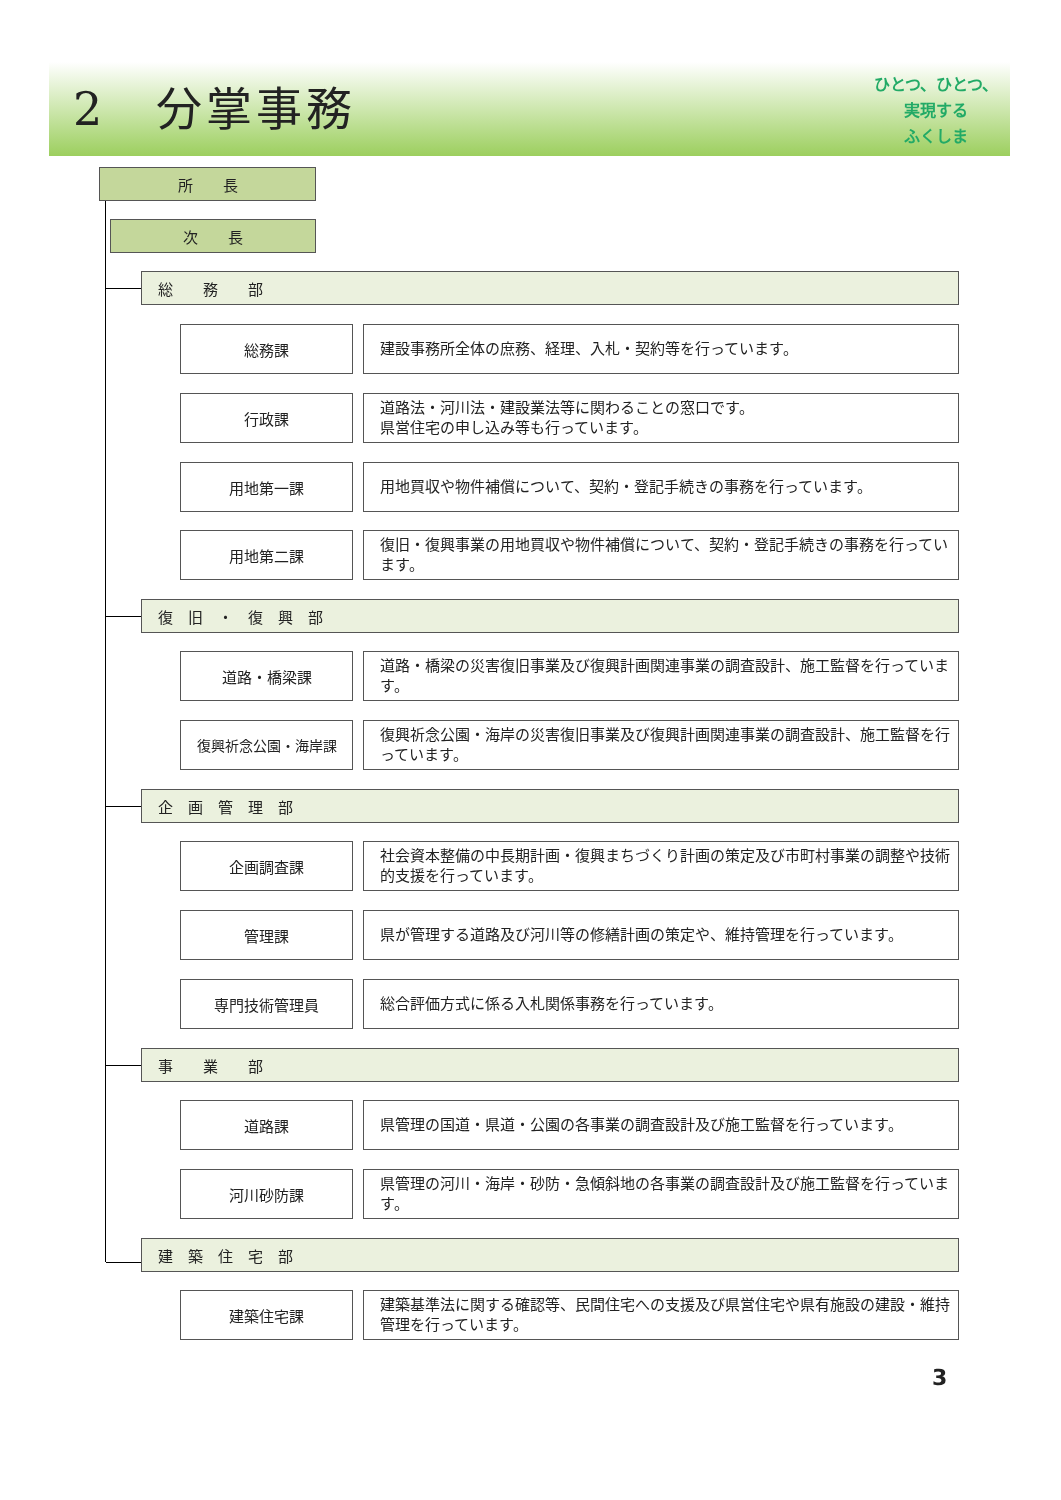2　分掌事務
ひとつ、ひとつ、
実現する
ふくしま
所　　長
次　　長
総　　務　　部
総務課 建設事務所全体の庶務、経理、入札・契約等を行っています。
行政課
道路法・河川法・建設業法等に関わることの窓口です。
県営住宅の申し込み等も行っています。
用地第一課 用地買収や物件補償について、契約・登記手続きの事務を行っています。
用地第二課
復旧・復興事業の用地買収や物件補償について、契約・登記手続きの事務を行っています。
復　旧　・　復　興　部
道路・橋梁課
道路・橋梁の災害復旧事業及び復興計画関連事業の調査設計、施工監督を行っています。
復興祈念公園・海岸課
復興祈念公園・海岸の災害復旧事業及び復興計画関連事業の調査設計、施工監督を行っています。
企　画　管　理　部
企画調査課
社会資本整備の中長期計画・復興まちづくり計画の策定及び市町村事業の調整や技術的支援を行っています。
管理課 県が管理する道路及び河川等の修繕計画の策定や、維持管理を行っています。
専門技術管理員 総合評価方式に係る入札関係事務を行っています。
事　　業　　部
道路課 県管理の国道・県道・公園の各事業の調査設計及び施工監督を行っています。
河川砂防課
県管理の河川・海岸・砂防・急傾斜地の各事業の調査設計及び施工監督を行っています。
建　築　住　宅　部
建築住宅課
建築基準法に関する確認等、民間住宅への支援及び県営住宅や県有施設の建設・維持管理を行っています。
3